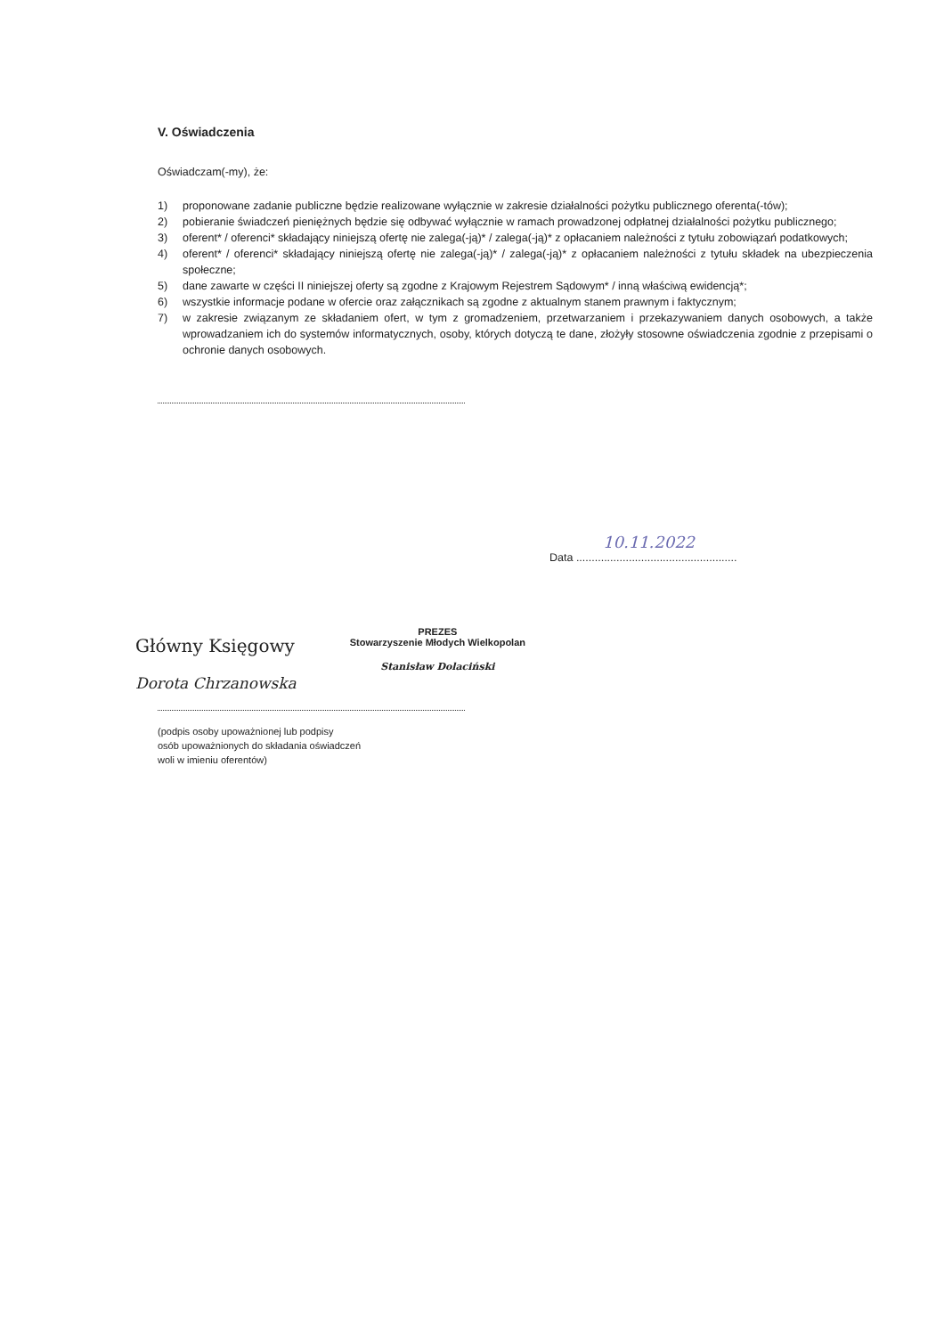V. Oświadczenia
Oświadczam(-my), że:
1) proponowane zadanie publiczne będzie realizowane wyłącznie w zakresie działalności pożytku publicznego oferenta(-tów);
2) pobieranie świadczeń pieniężnych będzie się odbywać wyłącznie w ramach prowadzonej odpłatnej działalności pożytku publicznego;
3) oferent* / oferenci* składający niniejszą ofertę nie zalega(-ją)* / zalega(-ją)* z opłacaniem należności z tytułu zobowiązań podatkowych;
4) oferent* / oferenci* składający niniejszą ofertę nie zalega(-ją)* / zalega(-ją)* z opłacaniem należności z tytułu składek na ubezpieczenia społeczne;
5) dane zawarte w części II niniejszej oferty są zgodne z Krajowym Rejestrem Sądowym* / inną właściwą ewidencją*;
6) wszystkie informacje podane w ofercie oraz załącznikach są zgodne z aktualnym stanem prawnym i faktycznym;
7) w zakresie związanym ze składaniem ofert, w tym z gromadzeniem, przetwarzaniem i przekazywaniem danych osobowych, a także wprowadzaniem ich do systemów informatycznych, osoby, których dotyczą te dane, złożyły stosowne oświadczenia zgodnie z przepisami o ochronie danych osobowych.
10.11.2022
Data ....................................................
Główny Księgowy
Dorota Chrzanowska
PREZES
Stowarzyszenie Młodych Wielkopolan
Stanisław Dolaciński
(podpis osoby upoważnionej lub podpisy
osób upoważnionych do składania oświadczeń
woli w imieniu oferentów)